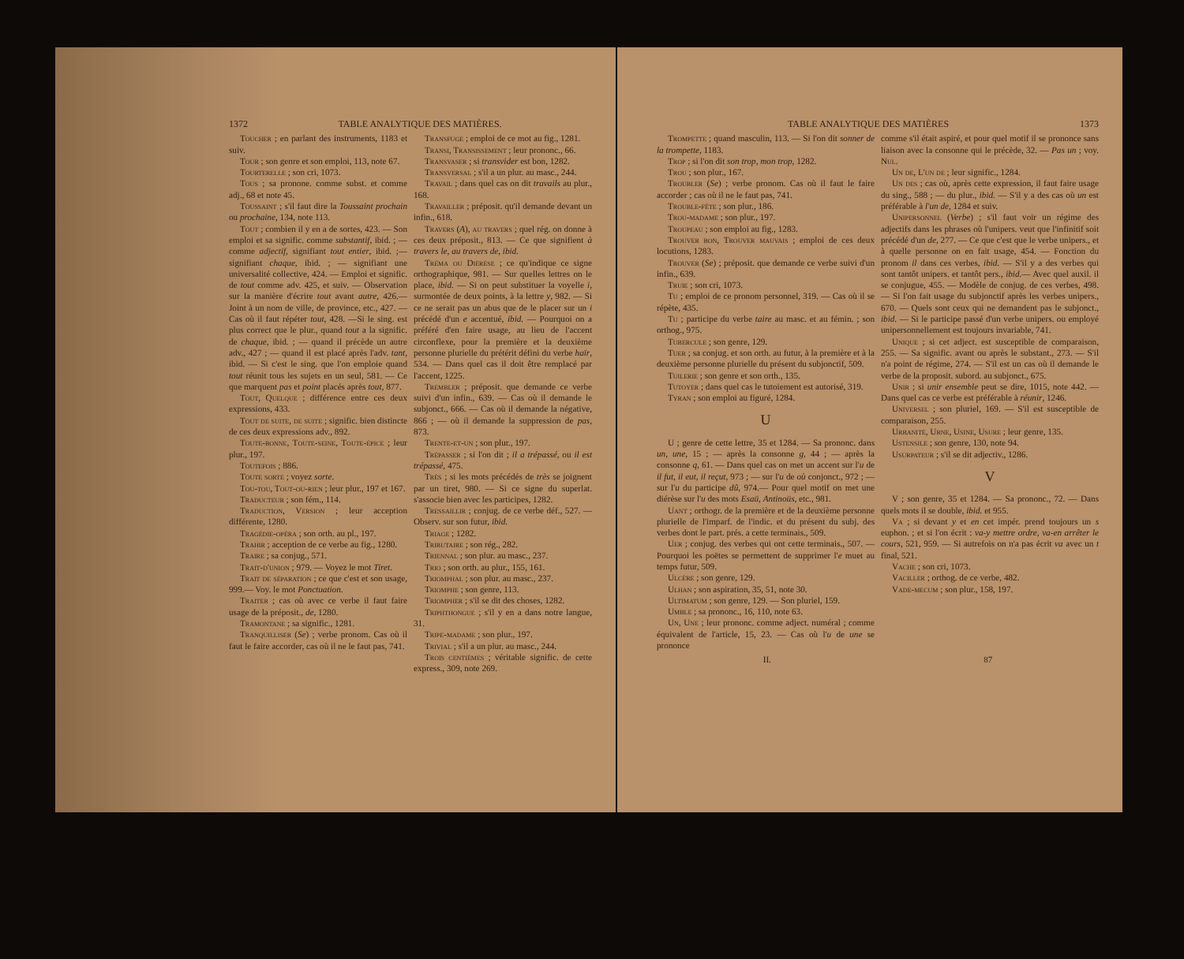1372 TABLE ANALYTIQUE DES MATIÈRES.
Toucher ; en parlant des instruments, 1183 et suiv.
Tour ; son genre et son emploi, 113, note 67.
Tourterelle ; son cri, 1073.
Tous ; sa pronone. comme subst. et comme adj., 68 et note 45.
Toussaint ; s'il faut dire la Toussaint prochain ou prochaine, 134, note 113.
Tout ; combien il y en a de sortes, 423. — Son emploi et sa signific. comme substantif, ibid. ; — comme adjectif, signifiant tout entier, ibid. ;— signifiant chaque, ibid. ; — signifiant une universalité collective, 424. — Emploi et signific. de tout comme adv. 425, et suiv. — Observation sur la manière d'écrire tout avant autre, 426.— Joint à un nom de ville, de province, etc., 427. — Cas où il faut répéter tout, 428. —Si le sing. est plus correct que le plur., quand tout a la signific. de chaque, ibid. ; — quand il précède un autre adv., 427 ; — quand il est placé après l'adv. tant, ibid. — Si c'est le sing. que l'on emploie quand tout réunit tous les sujets en un seul, 581. — Ce que marquent pas et point placés après tout, 877.
Tout, Quelque ; différence entre ces deux expressions, 433.
Tout de suite, de suite ; signific. bien distincte de ces deux expressions adv., 892.
Toute-bonne, Toute-seine, Toute-épice ; leur plur., 197.
Toutefois ; 886.
Toute sorte ; voyez sorte.
Tou-tou, Tout-ou-rien ; leur plur., 197 et 167.
Traducteur ; son fém., 114.
Traduction, Version ; leur acception différente, 1280.
Tragédie-opéra ; son orth. au pl., 197.
Trahir ; acception de ce verbe au fig., 1280.
Traire ; sa conjug., 571.
Trait-d'union ; 979. — Voyez le mot Tiret.
Trait de séparation ; ce que c'est et son usage, 999.— Voy. le mot Ponctuation.
Traiter ; cas où avec ce verbe il faut faire usage de la préposit., de, 1280.
Tramontane ; sa signific., 1281.
Tranquilliser (Se) ; verbe pronom. Cas où il faut le faire accorder, cas où il ne le faut pas, 741.
Transfuge ; emploi de ce mot au fig., 1281.
Transi, Transissement ; leur prononc., 66.
Transvaser ; si transvider est bon, 1282.
Transversal ; s'il a un plur. au masc., 244.
Travail ; dans quel cas on dit travails au plur., 168.
Travailler ; préposit. qu'il demande devant un infin., 618.
Travers (A), au travers ; quel rég. on donne à ces deux préposit., 813. — Ce que signifient à travers le, au travers de, ibid.
Tréma ou Diérèse ; ce qu'indique ce signe orthographique, 981. — Sur quelles lettres on le place, ibid. — Si on peut substituer la voyelle i, surmontée de deux points, à la lettre y, 982. — Si ce ne serait pas un abus que de le placer sur un i précédé d'un e accentué, ibid. — Pourquoi on a préféré d'en faire usage, au lieu de l'accent circonflexe, pour la première et la deuxième personne plurielle du prétérit défini du verbe haïr, 534. — Dans quel cas il doit être remplacé par l'accent, 1225.
Trembler ; préposit. que demande ce verbe suivi d'un infin., 639. — Cas où il demande le subjonct., 666. — Cas où il demande la négative, 866 ; — où il demande la suppression de pas, 873.
Trente-et-un ; son plur., 197.
Trépasser ; si l'on dit ; il a trépassé, ou il est trépassé, 475.
Très ; si les mots précédés de très se joignent par un tiret, 980. — Si ce signe du superlat. s'associe bien avec les participes, 1282.
Tressaillir ; conjug. de ce verbe déf., 527. — Observ. sur son futur, ibid.
Triage ; 1282.
Tributaire ; son rég., 282.
Triennal ; son plur. au masc., 237.
Trio ; son orth. au plur., 155, 161.
Triomphal ; son plur. au masc., 237.
Triomphe ; son genre, 113.
Triompher ; s'il se dit des choses, 1282.
Triphthongue ; s'il y en a dans notre langue, 31.
Tripe-madame ; son plur., 197.
Trivial ; s'il a un plur. au masc., 244.
Trois centièmes ; véritable signific. de cette express., 309, note 269.
TABLE ANALYTIQUE DES MATIÈRES 1373
Trompette ; quand masculin, 113. — Si l'on dit sonner de la trompette, 1183.
Trop ; si l'on dit son trop, mon trop, 1282.
Trou ; son plur., 167.
Troubler (Se) ; verbe pronom. Cas où il faut le faire accorder ; cas où il ne le faut pas, 741.
Trouble-fête ; son plur., 186.
Trou-madame ; son plur., 197.
Troupeau ; son emploi au fig., 1283.
Trouver bon, Trouver mauvais ; emploi de ces deux locutions, 1283.
Trouver (Se) ; préposit. que demande ce verbe suivi d'un infin., 639.
Truie ; son cri, 1073.
Tu ; emploi de ce pronom personnel, 319. — Cas où il se répète, 435.
Tu ; participe du verbe taire au masc. et au fémin. ; son orthog., 975.
Tubercule ; son genre, 129.
Tuer ; sa conjug. et son orth. au futur, à la première et à la deuxième personne plurielle du présent du subjonctif, 509.
Tuilerie ; son genre et son orth., 135.
Tutoyer ; dans quel cas le tutoiement est autorisé, 319.
Tyran ; son emploi au figuré, 1284.
U
U ; genre de cette lettre, 35 et 1284. — Sa prononc. dans un, une, 15 ; — après la consonne g, 44 ; — après la consonne q, 61. — Dans quel cas on met un accent sur l'u de il fut, il eut, il reçut, 973 ; — sur l'u de où conjonct., 972 ; — sur l'u du participe dû, 974.— Pour quel motif on met une diérèse sur l'u des mots Esaü, Antinoüs, etc., 981.
Uant ; orthogr. de la première et de la deuxième personne plurielle de l'imparf. de l'indic. et du présent du subj. des verbes dont le part. prés. a cette terminais., 509.
Uer ; conjug. des verbes qui ont cette terminais., 507. — Pourquoi les poëtes se permettent de supprimer l'e muet au temps futur, 509.
Ulcère ; son genre, 129.
Ulhan ; son aspiration, 35, 51, note 30.
Ultimatum ; son genre, 129. — Son pluriel, 159.
Umble ; sa prononc., 16, 110, note 63.
Un, Une ; leur prononc. comme adject. numéral ; comme équivalent de l'article, 15, 23. — Cas où l'u de une se prononce
comme s'il était aspiré, et pour quel motif il se prononce sans liaison avec la consonne qui le précède, 32. — Pas un ; voy. Nul.
Un de, L'un de ; leur signific., 1284.
Un des ; cas où, après cette expression, il faut faire usage du sing., 588 ; — du plur., ibid. — S'il y a des cas où un est préférable à l'un de, 1284 et suiv.
Unipersonnel (Verbe) ; s'il faut voir un régime des adjectifs dans les phrases où l'unipers. veut que l'infinitif soit précédé d'un de, 277. — Ce que c'est que le verbe unipers., et à quelle personne on en fait usage, 454. — Fonction du pronom il dans ces verbes, ibid. — S'il y a des verbes qui sont tantôt unipers. et tantôt pers., ibid.— Avec quel auxil. il se conjugue, 455. — Modèle de conjug. de ces verbes, 498. — Si l'on fait usage du subjonctif après les verbes unipers., 670. — Quels sont ceux qui ne demandent pas le subjonct., ibid. — Si le participe passé d'un verbe unipers. ou employé unipersonnellement est toujours invariable, 741.
Unique ; si cet adject. est susceptible de comparaison, 255. — Sa signific. avant ou après le substant., 273. — S'il n'a point de régime, 274. — S'il est un cas où il demande le verbe de la proposit. subord. au subjonct., 675.
Unir ; si unir ensemble peut se dire, 1015, note 442. — Dans quel cas ce verbe est préférable à réunir, 1246.
Universel ; son pluriel, 169. — S'il est susceptible de comparaison, 255.
Urbanité, Urne, Usine, Usure ; leur genre, 135.
Ustensile ; son genre, 130, note 94.
Usurpateur ; s'il se dit adjectiv., 1286.
V
V ; son genre, 35 et 1284. — Sa prononc., 72. — Dans quels mots il se double, ibid. et 955.
Va ; si devant y et en cet impér. prend toujours un s euphon. ; et si l'on écrit : va-y mettre ordre, va-en arrêter le cours, 521, 959. — Si autrefois on n'a pas écrit va avec un t final, 521.
Vache ; son cri, 1073.
Vaciller ; orthog. de ce verbe, 482.
Vade-mecum ; son plur., 158, 197.
II. 87